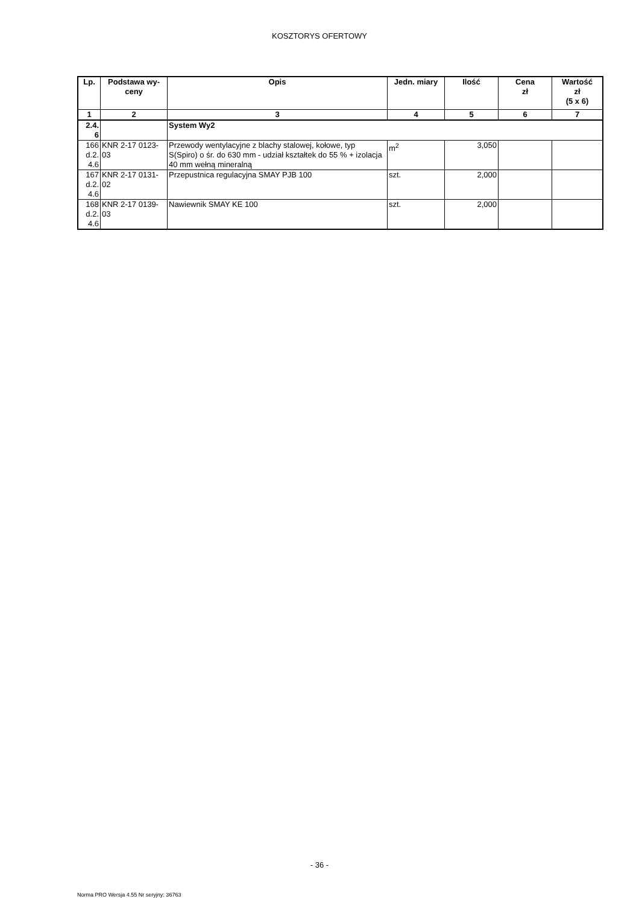KOSZTORYS OFERTOWY
| Lp. | Podstawa wy- ceny | Opis | Jedn. miary | Ilość | Cena zł | Wartość zł (5 x 6) |
| --- | --- | --- | --- | --- | --- | --- |
| 1 | 2 | 3 | 4 | 5 | 6 | 7 |
| 2.4. 6 | | System Wy2 | | | | |
| 166 d.2. 4.6 | KNR 2-17 0123- 03 | Przewody wentylacyjne z blachy stalowej, kołowe, typ S(Spiro) o śr. do 630 mm - udział kształtek do 55 % + izolacja 40 mm wełną mineralną | m<sup>2</sup> | 3,050 | | |
| 167 d.2. 4.6 | KNR 2-17 0131- 02 | Przepustnica regulacyjna SMAY PJB 100 | szt. | 2,000 | | |
| 168 d.2. 4.6 | KNR 2-17 0139- 03 | Nawiewnik SMAY KE 100 | szt. | 2,000 | | |
- 36 -
Norma PRO Wersja 4.55 Nr seryjny: 36763